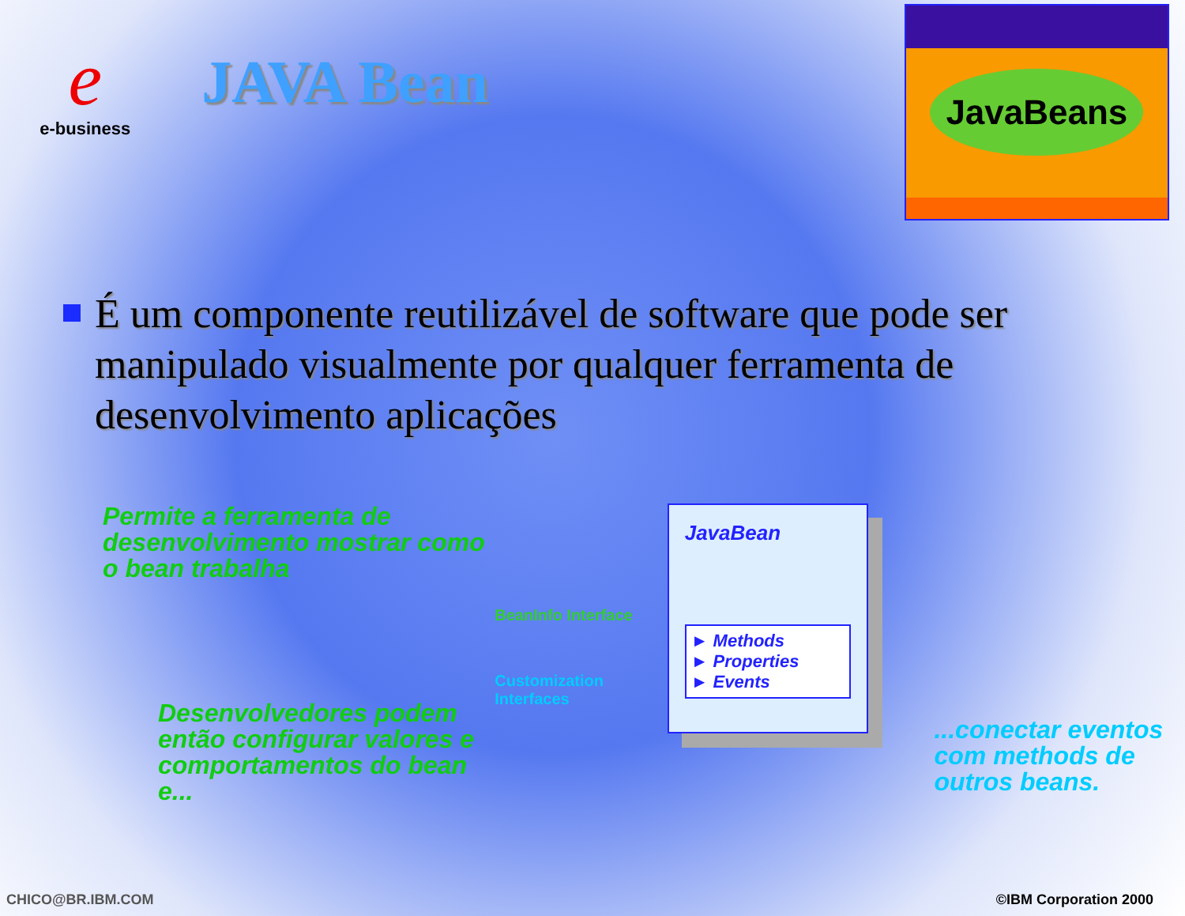e
e-business
JAVA Bean
JavaBeans
É um componente reutilizável de software que pode ser manipulado visualmente por qualquer ferramenta de desenvolvimento aplicações
Permite a ferramenta de desenvolvimento mostrar como o bean trabalha
Desenvolvedores podem então configurar valores e comportamentos do bean e...
BeanInfo Interface
Customization Interfaces
JavaBean
► Methods
► Properties
► Events
...conectar eventos com methods de outros beans.
CHICO@BR.IBM.COM ©IBM Corporation 2000